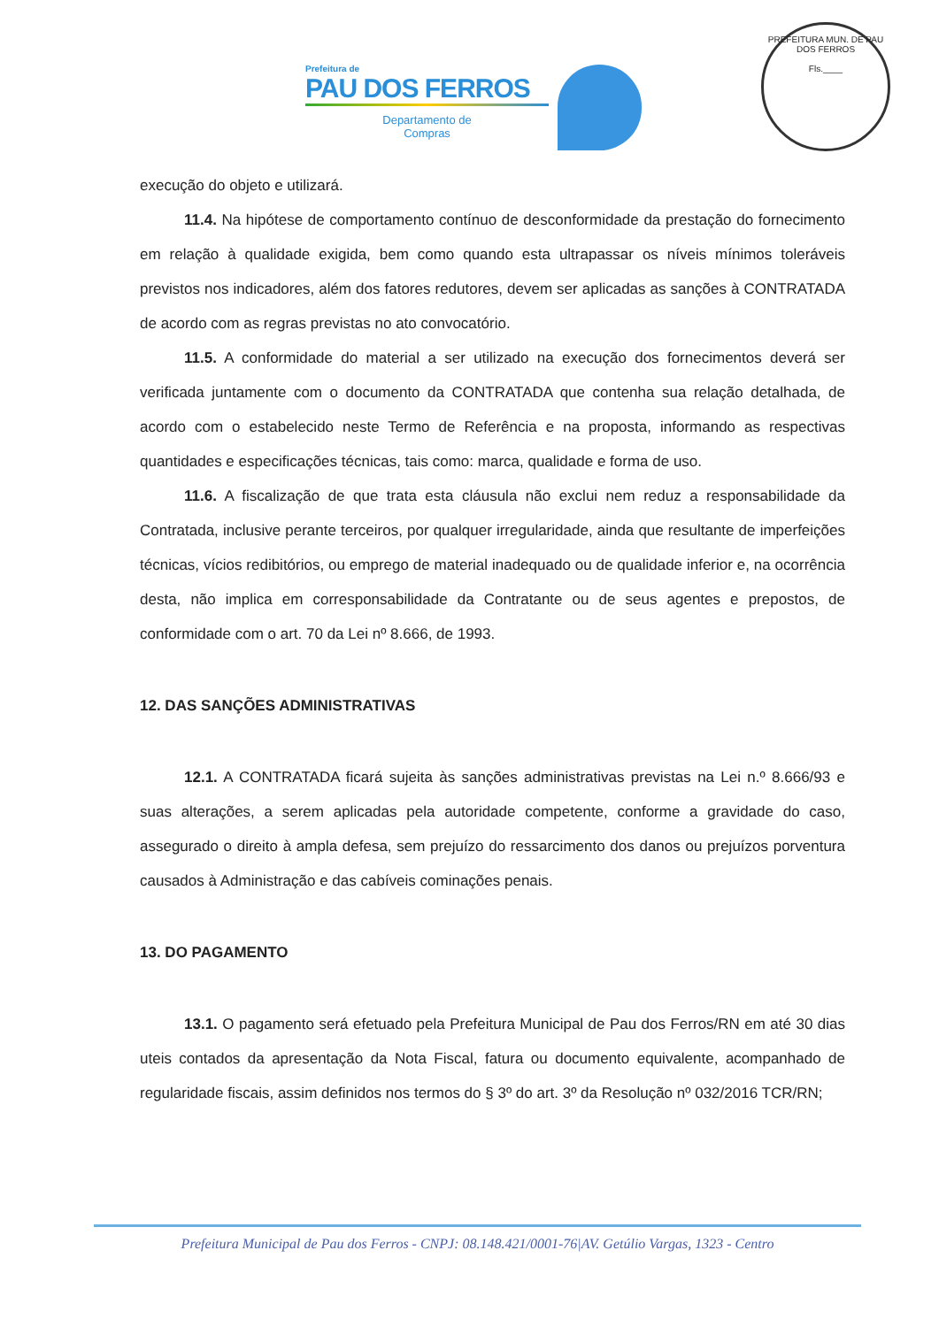Prefeitura de
PAU DOS FERROS
Departamento de
Compras
PREFEITURA MUN. DE PAU DOS FERROS
Fls.____
execução do objeto e utilizará.
11.4. Na hipótese de comportamento contínuo de desconformidade da prestação do fornecimento em relação à qualidade exigida, bem como quando esta ultrapassar os níveis mínimos toleráveis previstos nos indicadores, além dos fatores redutores, devem ser aplicadas as sanções à CONTRATADA de acordo com as regras previstas no ato convocatório.
11.5. A conformidade do material a ser utilizado na execução dos fornecimentos deverá ser verificada juntamente com o documento da CONTRATADA que contenha sua relação detalhada, de acordo com o estabelecido neste Termo de Referência e na proposta, informando as respectivas quantidades e especificações técnicas, tais como: marca, qualidade e forma de uso.
11.6. A fiscalização de que trata esta cláusula não exclui nem reduz a responsabilidade da Contratada, inclusive perante terceiros, por qualquer irregularidade, ainda que resultante de imperfeições técnicas, vícios redibitórios, ou emprego de material inadequado ou de qualidade inferior e, na ocorrência desta, não implica em corresponsabilidade da Contratante ou de seus agentes e prepostos, de conformidade com o art. 70 da Lei nº 8.666, de 1993.
12. DAS SANÇÕES ADMINISTRATIVAS
12.1. A CONTRATADA ficará sujeita às sanções administrativas previstas na Lei n.º 8.666/93 e suas alterações, a serem aplicadas pela autoridade competente, conforme a gravidade do caso, assegurado o direito à ampla defesa, sem prejuízo do ressarcimento dos danos ou prejuízos porventura causados à Administração e das cabíveis cominações penais.
13. DO PAGAMENTO
13.1. O pagamento será efetuado pela Prefeitura Municipal de Pau dos Ferros/RN em até 30 dias uteis contados da apresentação da Nota Fiscal, fatura ou documento equivalente, acompanhado de regularidade fiscais, assim definidos nos termos do § 3º do art. 3º da Resolução nº 032/2016 TCR/RN;
Prefeitura Municipal de Pau dos Ferros - CNPJ: 08.148.421/0001-76|AV. Getúlio Vargas, 1323 - Centro